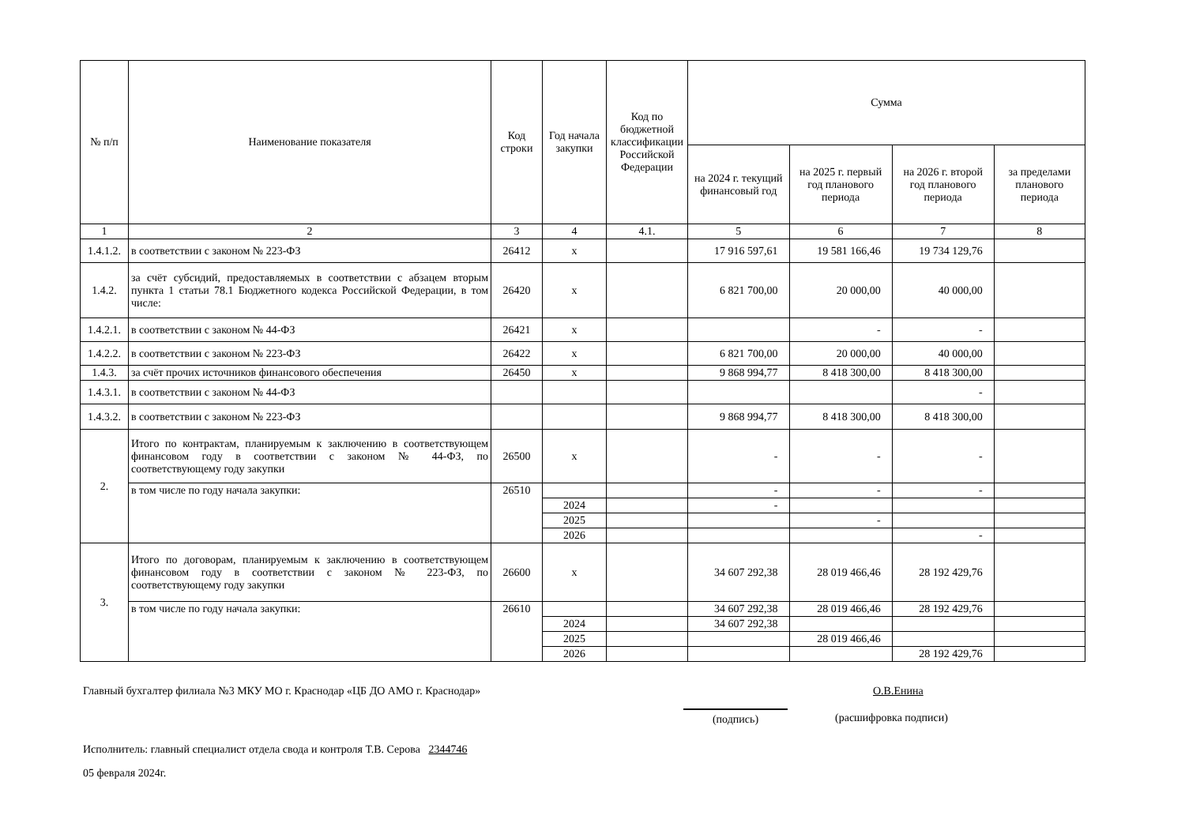| № п/п | Наименование показателя | Код строки | Год начала закупки | Код по бюджетной классификации Российской Федерации | Сумма | | | |
| --- | --- | --- | --- | --- | --- | --- | --- | --- |
| | | | | | на 2024 г. текущий финансовый год | на 2025 г. первый год планового периода | на 2026 г. второй год планового периода | за пределами планового периода |
| 1 | 2 | 3 | 4 | 4.1. | 5 | 6 | 7 | 8 |
| 1.4.1.2. | в соответствии с законом № 223-ФЗ | 26412 | х | | 17 916 597,61 | 19 581 166,46 | 19 734 129,76 | |
| 1.4.2. | за счёт субсидий, предоставляемых в соответствии с абзацем вторым пункта 1 статьи 78.1 Бюджетного кодекса Российской Федерации, в том числе: | 26420 | х | | 6 821 700,00 | 20 000,00 | 40 000,00 | |
| 1.4.2.1. | в соответствии с законом № 44-ФЗ | 26421 | х | | | - | - | |
| 1.4.2.2. | в соответствии с законом № 223-ФЗ | 26422 | х | | 6 821 700,00 | 20 000,00 | 40 000,00 | |
| 1.4.3. | за счёт прочих источников финансового обеспечения | 26450 | х | | 9 868 994,77 | 8 418 300,00 | 8 418 300,00 | |
| 1.4.3.1. | в соответствии с законом № 44-ФЗ | | | | | | - | |
| 1.4.3.2. | в соответствии с законом № 223-ФЗ | | | | 9 868 994,77 | 8 418 300,00 | 8 418 300,00 | |
| 2. | Итого по контрактам, планируемым к заключению в соответствующем финансовом году в соответствии с законом № 44-ФЗ, по соответствующему году закупки | 26500 | х | | - | - | - | |
| | в том числе по году начала закупки: | 26510 | | | - | - | - | |
| | | | 2024 | | - | | | |
| | | | 2025 | | | - | | |
| | | | 2026 | | | | - | |
| 3. | Итого по договорам, планируемым к заключению в соответствующем финансовом году в соответствии с законом № 223-ФЗ, по соответствующему году закупки | 26600 | х | | 34 607 292,38 | 28 019 466,46 | 28 192 429,76 | |
| | в том числе по году начала закупки: | 26610 | | | 34 607 292,38 | 28 019 466,46 | 28 192 429,76 | |
| | | | 2024 | | 34 607 292,38 | | | |
| | | | 2025 | | | 28 019 466,46 | | |
| | | | 2026 | | | | 28 192 429,76 | |
Главный бухгалтер филиала №3 МКУ МО г. Краснодар «ЦБ ДО АМО г. Краснодар» О.В.Енина
(подпись) (расшифровка подписи)
Исполнитель: главный специалист отдела свода и контроля Т.В. Серова 2344746
05 февраля 2024г.